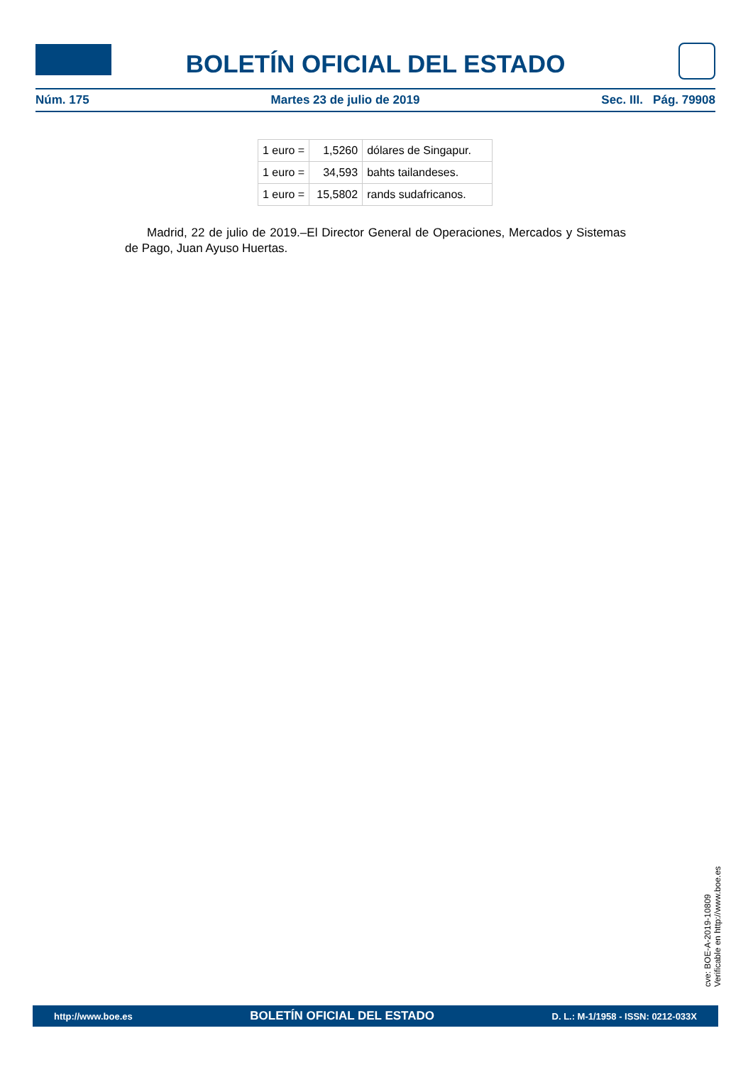BOLETÍN OFICIAL DEL ESTADO
Núm. 175 Martes 23 de julio de 2019 Sec. III. Pág. 79908
| 1 euro = | 1,5260 | dólares de Singapur. |
| 1 euro = | 34,593 | bahts tailandeses. |
| 1 euro = | 15,5802 | rands sudafricanos. |
Madrid, 22 de julio de 2019.–El Director General de Operaciones, Mercados y Sistemas de Pago, Juan Ayuso Huertas.
cve: BOE-A-2019-10809
Verificable en http://www.boe.es
http://www.boe.es BOLETÍN OFICIAL DEL ESTADO D. L.: M-1/1958 - ISSN: 0212-033X